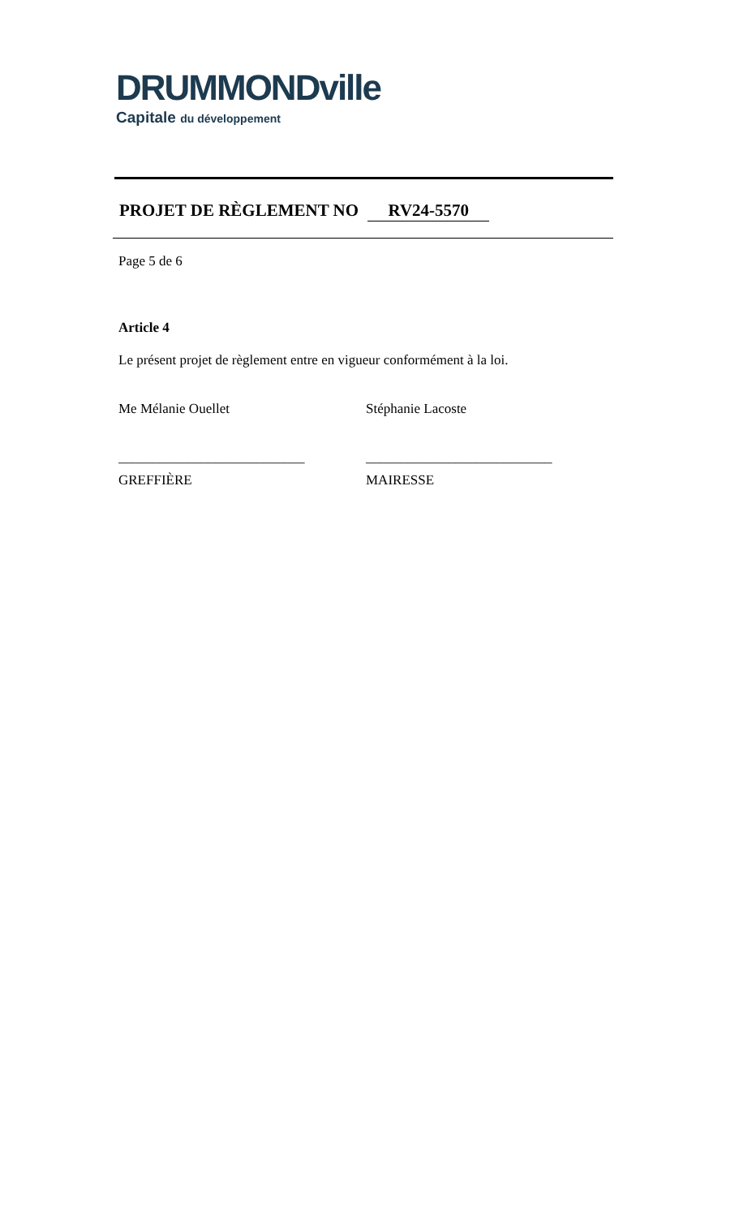DRUMMONDville
Capitale du développement
PROJET DE RÈGLEMENT NO RV24-5570
Page 5 de 6
Article 4
Le présent projet de règlement entre en vigueur conformément à la loi.
Me Mélanie Ouellet Stéphanie Lacoste
___________________________ ___________________________
GREFFIÈRE MAIRESSE